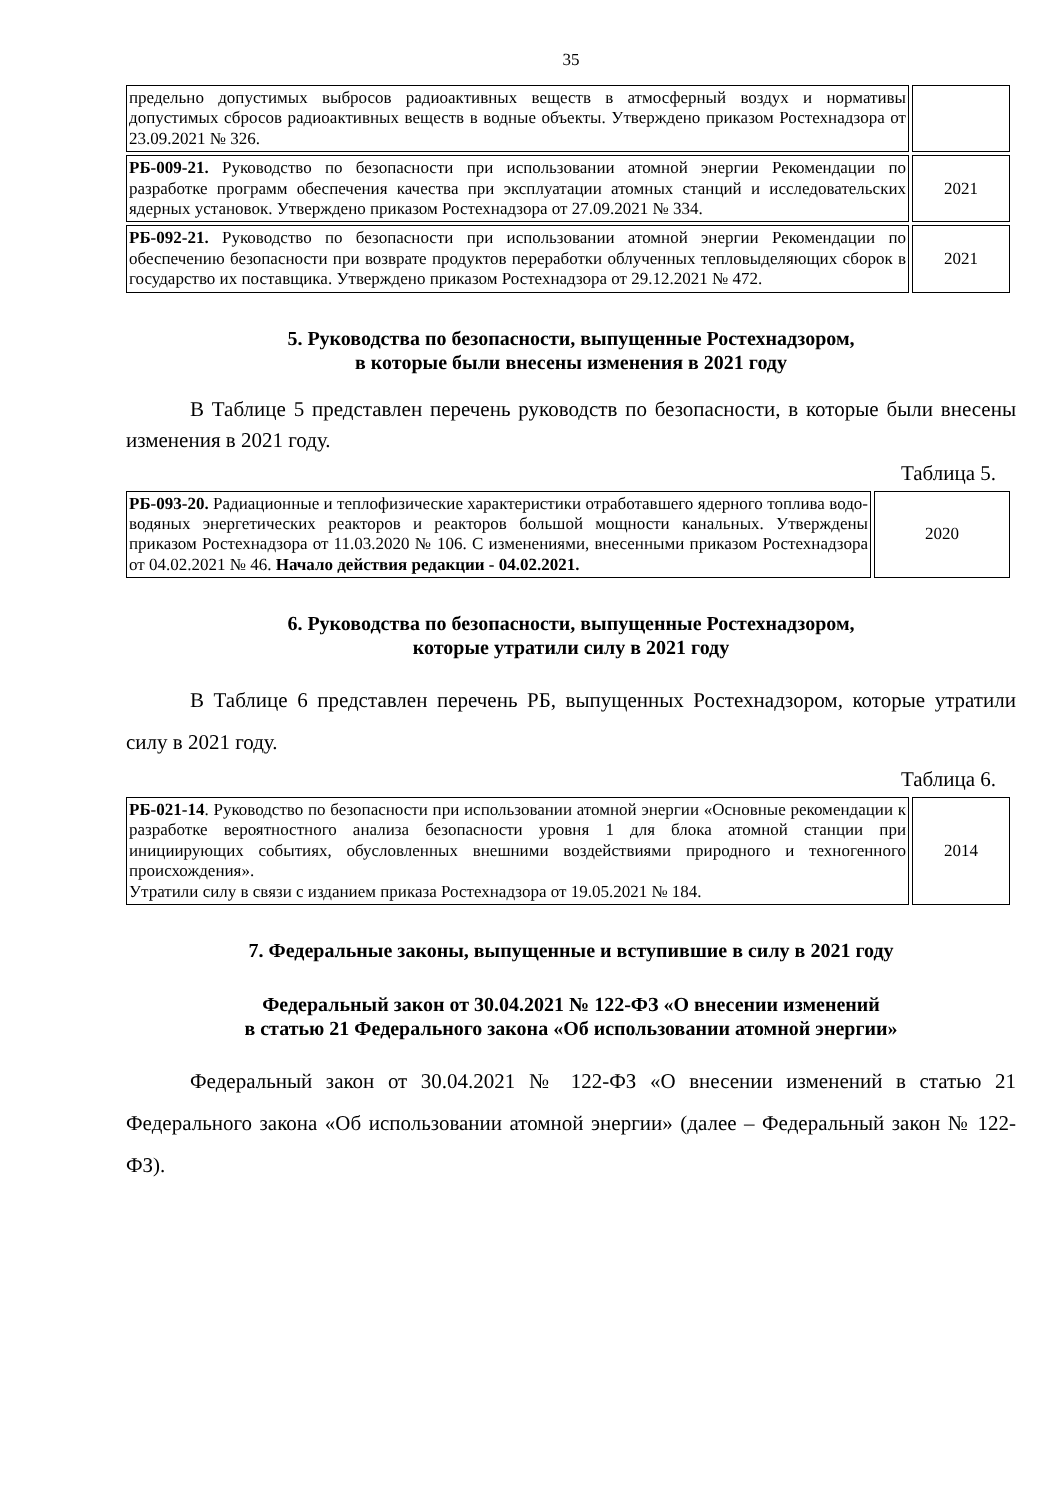35
| предельно допустимых выбросов радиоактивных веществ в атмосферный воздух и нормативы допустимых сбросов радиоактивных веществ в водные объекты. Утверждено приказом Ростехнадзора от 23.09.2021 № 326. | |
| РБ-009-21. Руководство по безопасности при использовании атомной энергии Рекомендации по разработке программ обеспечения качества при эксплуатации атомных станций и исследовательских ядерных установок. Утверждено приказом Ростехнадзора от 27.09.2021 № 334. | 2021 |
| РБ-092-21. Руководство по безопасности при использовании атомной энергии Рекомендации по обеспечению безопасности при возврате продуктов переработки облученных тепловыделяющих сборок в государство их поставщика. Утверждено приказом Ростехнадзора от 29.12.2021 № 472. | 2021 |
5. Руководства по безопасности, выпущенные Ростехнадзором,
в которые были внесены изменения в 2021 году
В Таблице 5 представлен перечень руководств по безопасности, в которые были внесены изменения в 2021 году.
Таблица 5.
| РБ-093-20. Радиационные и теплофизические характеристики отработавшего ядерного топлива водо-водяных энергетических реакторов и реакторов большой мощности канальных. Утверждены приказом Ростехнадзора от 11.03.2020 № 106. С изменениями, внесенными приказом Ростехнадзора от 04.02.2021 № 46. Начало действия редакции - 04.02.2021. | 2020 |
6. Руководства по безопасности, выпущенные Ростехнадзором,
которые утратили силу в 2021 году
В Таблице 6 представлен перечень РБ, выпущенных Ростехнадзором, которые утратили силу в 2021 году.
Таблица 6.
| РБ-021-14 . Руководство по безопасности при использовании атомной энергии «Основные рекомендации к разработке вероятностного анализа безопасности уровня 1 для блока атомной станции при инициирующих событиях, обусловленных внешними воздействиями природного и техногенного происхождения». Утратили силу в связи с изданием приказа Ростехнадзора от 19.05.2021 № 184. | 2014 |
7. Федеральные законы, выпущенные и вступившие в силу в 2021 году
Федеральный закон от 30.04.2021 № 122-ФЗ «О внесении изменений
в статью 21 Федерального закона «Об использовании атомной энергии»
Федеральный закон от 30.04.2021 № 122-ФЗ «О внесении изменений в статью 21 Федерального закона «Об использовании атомной энергии» (далее – Федеральный закон № 122-ФЗ).